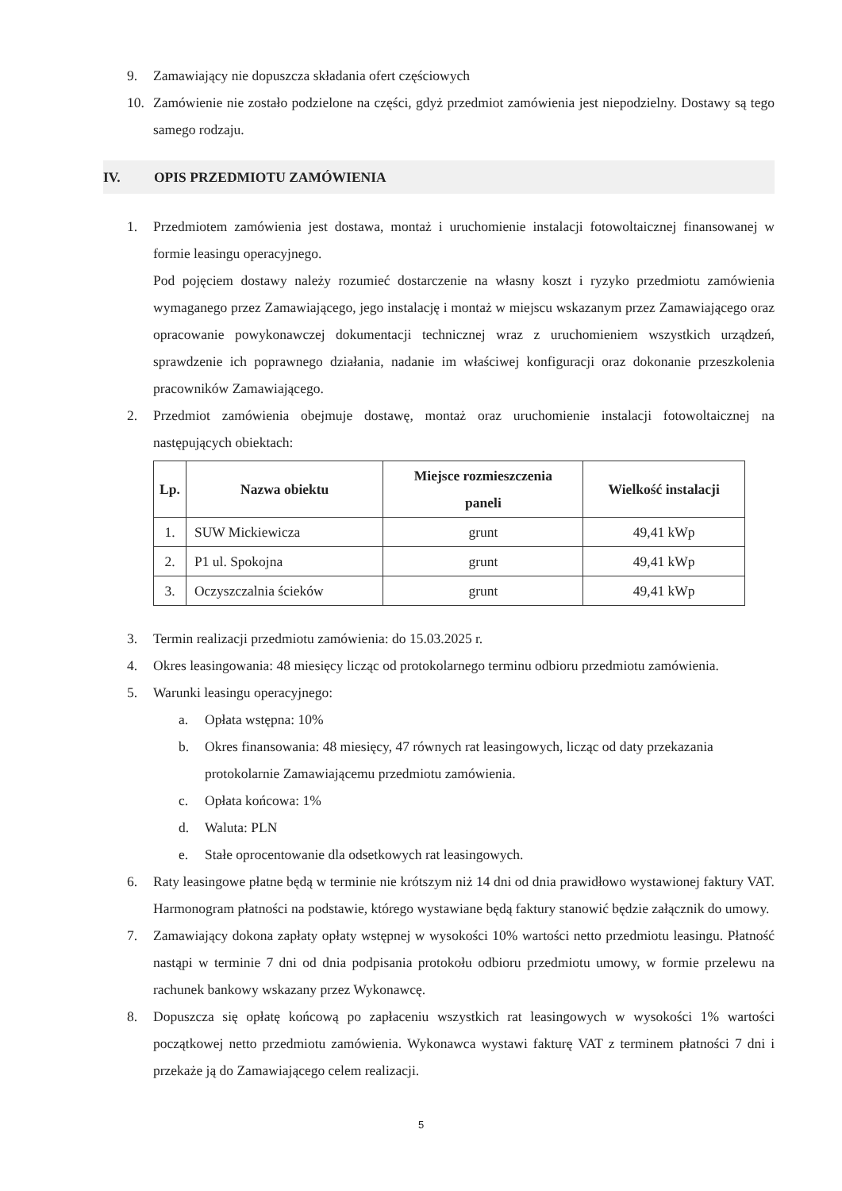9. Zamawiający nie dopuszcza składania ofert częściowych
10. Zamówienie nie zostało podzielone na części, gdyż przedmiot zamówienia jest niepodzielny. Dostawy są tego samego rodzaju.
IV. OPIS PRZEDMIOTU ZAMÓWIENIA
1. Przedmiotem zamówienia jest dostawa, montaż i uruchomienie instalacji fotowoltaicznej finansowanej w formie leasingu operacyjnego.
Pod pojęciem dostawy należy rozumieć dostarczenie na własny koszt i ryzyko przedmiotu zamówienia wymaganego przez Zamawiającego, jego instalację i montaż w miejscu wskazanym przez Zamawiającego oraz opracowanie powykonawczej dokumentacji technicznej wraz z uruchomieniem wszystkich urządzeń, sprawdzenie ich poprawnego działania, nadanie im właściwej konfiguracji oraz dokonanie przeszkolenia pracowników Zamawiającego.
2. Przedmiot zamówienia obejmuje dostawę, montaż oraz uruchomienie instalacji fotowoltaicznej na następujących obiektach:
| Lp. | Nazwa obiektu | Miejsce rozmieszczenia paneli | Wielkość instalacji |
| --- | --- | --- | --- |
| 1. | SUW Mickiewicza | grunt | 49,41 kWp |
| 2. | P1 ul. Spokojna | grunt | 49,41 kWp |
| 3. | Oczyszczalnia ścieków | grunt | 49,41 kWp |
3. Termin realizacji przedmiotu zamówienia: do 15.03.2025 r.
4. Okres leasingowania: 48 miesięcy licząc od protokolarnego terminu odbioru przedmiotu zamówienia.
5. Warunki leasingu operacyjnego:
a. Opłata wstępna: 10%
b. Okres finansowania: 48 miesięcy, 47 równych rat leasingowych, licząc od daty przekazania protokolarnie Zamawiającemu przedmiotu zamówienia.
c. Opłata końcowa: 1%
d. Waluta: PLN
e. Stałe oprocentowanie dla odsetkowych rat leasingowych.
6. Raty leasingowe płatne będą w terminie nie krótszym niż 14 dni od dnia prawidłowo wystawionej faktury VAT. Harmonogram płatności na podstawie, którego wystawiane będą faktury stanowić będzie załącznik do umowy.
7. Zamawiający dokona zapłaty opłaty wstępnej w wysokości 10% wartości netto przedmiotu leasingu. Płatność nastąpi w terminie 7 dni od dnia podpisania protokołu odbioru przedmiotu umowy, w formie przelewu na rachunek bankowy wskazany przez Wykonawcę.
8. Dopuszcza się opłatę końcową po zapłaceniu wszystkich rat leasingowych w wysokości 1% wartości początkowej netto przedmiotu zamówienia. Wykonawca wystawi fakturę VAT z terminem płatności 7 dni i przekaże ją do Zamawiającego celem realizacji.
5